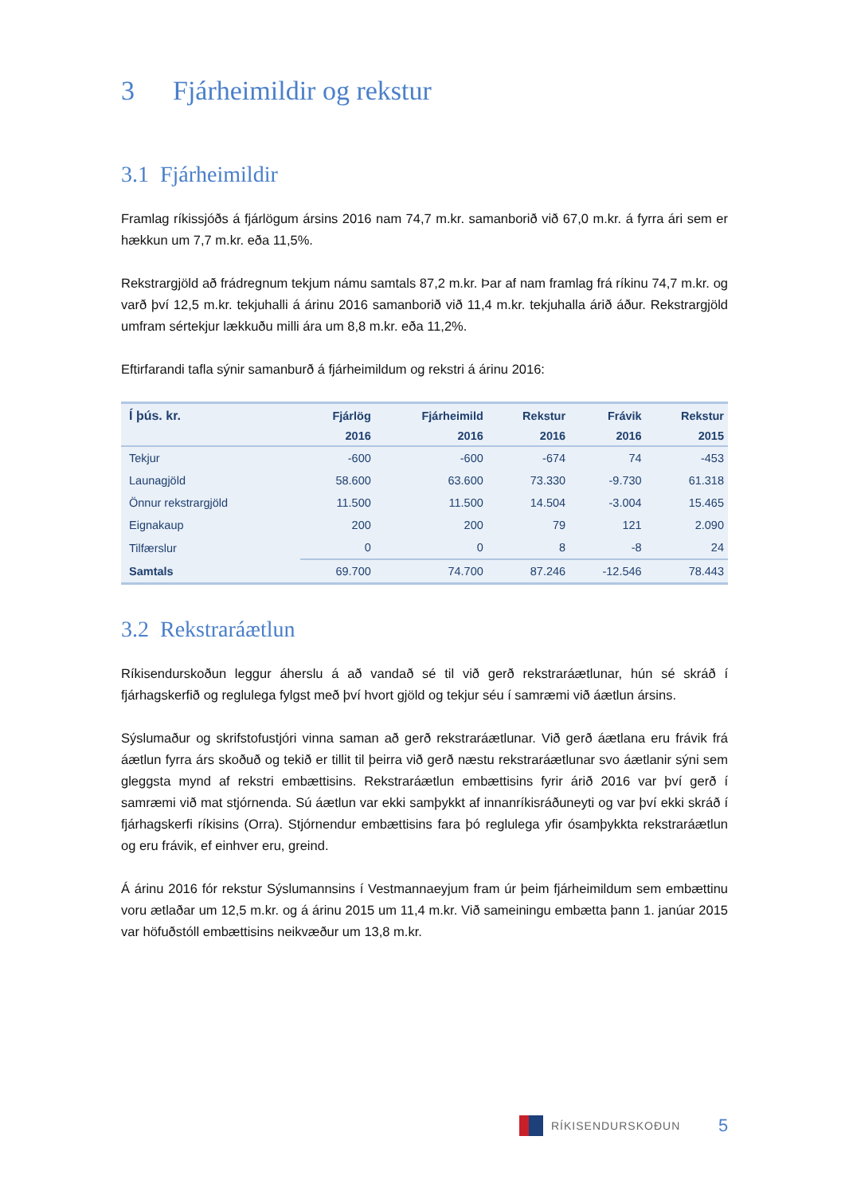3 Fjárheimildir og rekstur
3.1 Fjárheimildir
Framlag ríkissjóðs á fjárlögum ársins 2016 nam 74,7 m.kr. samanborið við 67,0 m.kr. á fyrra ári sem er hækkun um 7,7 m.kr. eða 11,5%.
Rekstrargjöld að frádregnum tekjum námu samtals 87,2 m.kr. Þar af nam framlag frá ríkinu 74,7 m.kr. og varð því 12,5 m.kr. tekjuhalli á árinu 2016 samanborið við 11,4 m.kr. tekjuhalla árið áður. Rekstrargjöld umfram sértekjur lækkuðu milli ára um 8,8 m.kr. eða 11,2%.
Eftirfarandi tafla sýnir samanburð á fjárheimildum og rekstri á árinu 2016:
| Í þús. kr. | Fjárlög | Fjárheimild | Rekstur | Frávik | Rekstur |
| --- | --- | --- | --- | --- | --- |
| | 2016 | 2016 | 2016 | 2016 | 2015 |
| Tekjur | -600 | -600 | -674 | 74 | -453 |
| Launagjöld | 58.600 | 63.600 | 73.330 | -9.730 | 61.318 |
| Önnur rekstrargjöld | 11.500 | 11.500 | 14.504 | -3.004 | 15.465 |
| Eignakaup | 200 | 200 | 79 | 121 | 2.090 |
| Tilfærslur | 0 | 0 | 8 | -8 | 24 |
| Samtals | 69.700 | 74.700 | 87.246 | -12.546 | 78.443 |
3.2 Rekstraráætlun
Ríkisendurskoðun leggur áherslu á að vandað sé til við gerð rekstraráætlunar, hún sé skráð í fjárhagskerfið og reglulega fylgst með því hvort gjöld og tekjur séu í samræmi við áætlun ársins.
Sýslumaður og skrifstofustjóri vinna saman að gerð rekstraráætlunar. Við gerð áætlana eru frávik frá áætlun fyrra árs skoðuð og tekið er tillit til þeirra við gerð næstu rekstraráætlunar svo áætlanir sýni sem gleggsta mynd af rekstri embættisins. Rekstraráætlun embættisins fyrir árið 2016 var því gerð í samræmi við mat stjórnenda. Sú áætlun var ekki samþykkt af innanríkisráðuneyti og var því ekki skráð í fjárhagskerfi ríkisins (Orra). Stjórnendur embættisins fara þó reglulega yfir ósamþykkta rekstraráætlun og eru frávik, ef einhver eru, greind.
Á árinu 2016 fór rekstur Sýslumannsins í Vestmannaeyjum fram úr þeim fjárheimildum sem embættinu voru ætlaðar um 12,5 m.kr. og á árinu 2015 um 11,4 m.kr. Við sameiningu embætta þann 1. janúar 2015 var höfuðstóll embættisins neikvæður um 13,8 m.kr.
RÍKISENDURSKOÐUN 5